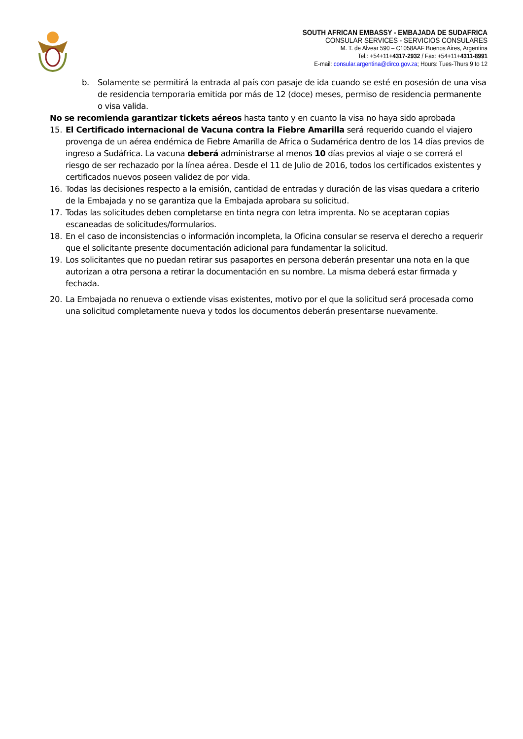SOUTH AFRICAN EMBASSY - EMBAJADA DE SUDAFRICA
CONSULAR SERVICES - SERVICIOS CONSULARES
M. T. de Alvear 590 – C1058AAF Buenos Aires, Argentina
Tel.: +54+11+4317-2932 / Fax: +54+11+4311-8991
E-mail: consular.argentina@dirco.gov.za; Hours: Tues-Thurs 9 to 12
b. Solamente se permitirá la entrada al país con pasaje de ida cuando se esté en posesión de una visa de residencia temporaria emitida por más de 12 (doce) meses, permiso de residencia permanente o visa valida.
No se recomienda garantizar tickets aéreos hasta tanto y en cuanto la visa no haya sido aprobada
15. El Certificado internacional de Vacuna contra la Fiebre Amarilla será requerido cuando el viajero provenga de un aérea endémica de Fiebre Amarilla de Africa o Sudamérica dentro de los 14 días previos de ingreso a Sudáfrica. La vacuna deberá administrarse al menos 10 días previos al viaje o se correrá el riesgo de ser rechazado por la línea aérea. Desde el 11 de Julio de 2016, todos los certificados existentes y certificados nuevos poseen validez de por vida.
16. Todas las decisiones respecto a la emisión, cantidad de entradas y duración de las visas quedara a criterio de la Embajada y no se garantiza que la Embajada aprobara su solicitud.
17. Todas las solicitudes deben completarse en tinta negra con letra imprenta. No se aceptaran copias escaneadas de solicitudes/formularios.
18. En el caso de inconsistencias o información incompleta, la Oficina consular se reserva el derecho a requerir que el solicitante presente documentación adicional para fundamentar la solicitud.
19. Los solicitantes que no puedan retirar sus pasaportes en persona deberán presentar una nota en la que autorizan a otra persona a retirar la documentación en su nombre. La misma deberá estar firmada y fechada.
20. La Embajada no renueva o extiende visas existentes, motivo por el que la solicitud será procesada como una solicitud completamente nueva y todos los documentos deberán presentarse nuevamente.